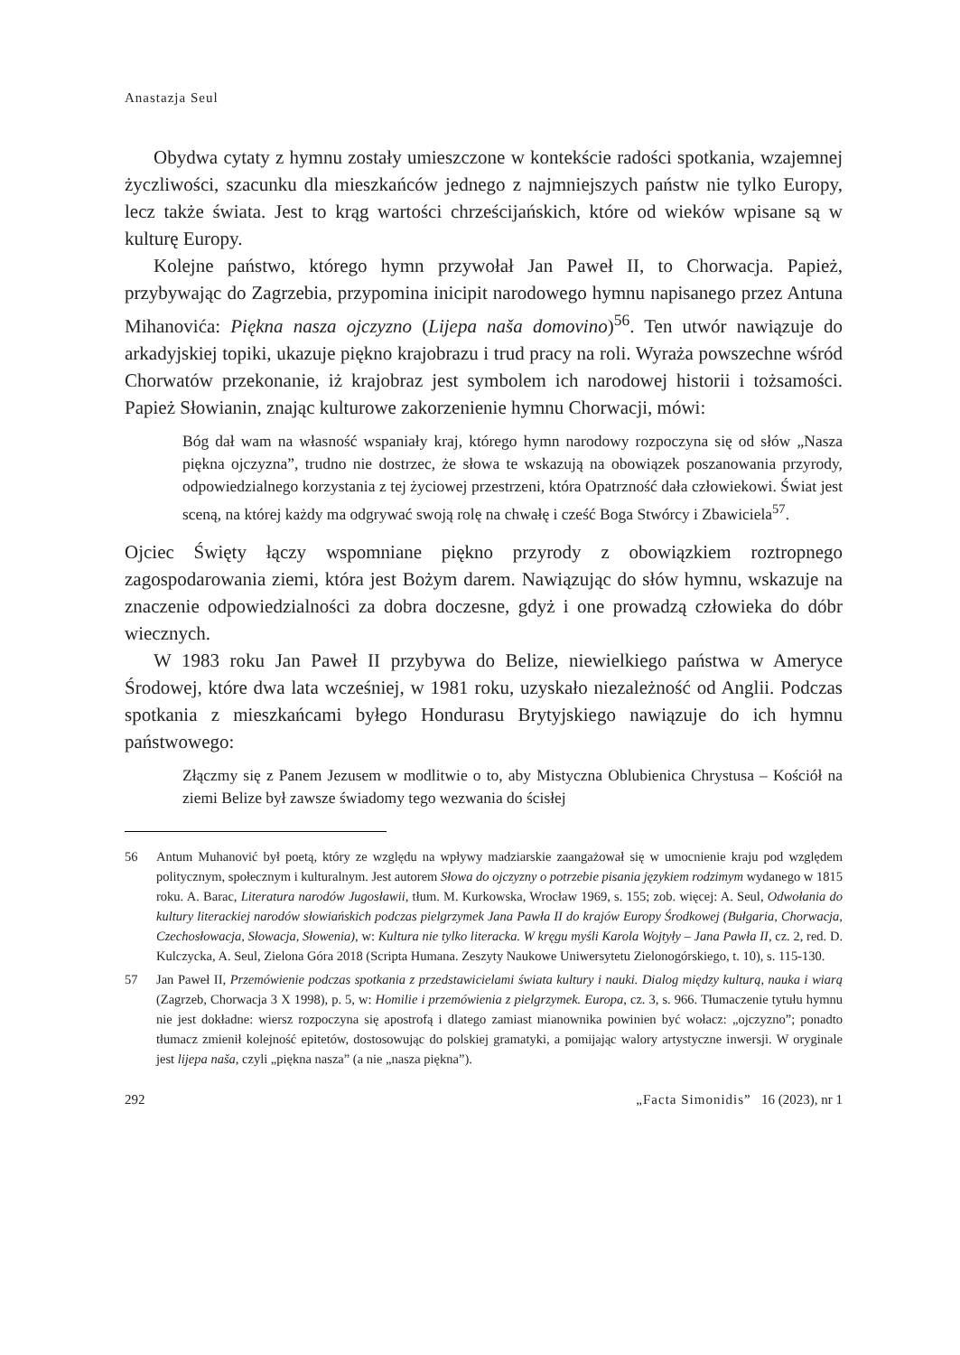Anastazja Seul
Obydwa cytaty z hymnu zostały umieszczone w kontekście radości spotkania, wzajemnej życzliwości, szacunku dla mieszkańców jednego z najmniejszych państw nie tylko Europy, lecz także świata. Jest to krąg wartości chrześcijańskich, które od wieków wpisane są w kulturę Europy.
Kolejne państwo, którego hymn przywołał Jan Paweł II, to Chorwacja. Papież, przybywając do Zagrzebia, przypomina inicipit narodowego hymnu napisanego przez Antuna Mihanovića: Piękna nasza ojczyzno (Lijepa naša domovino)<sup>56</sup>. Ten utwór nawiązuje do arkadyjskiej topiki, ukazuje piękno krajobrazu i trud pracy na roli. Wyraża powszechne wśród Chorwatów przekonanie, iż krajobraz jest symbolem ich narodowej historii i tożsamości. Papież Słowianin, znając kulturowe zakorzenienie hymnu Chorwacji, mówi:
Bóg dał wam na własność wspaniały kraj, którego hymn narodowy rozpoczyna się od słów „Nasza piękna ojczyzna”, trudno nie dostrzec, że słowa te wskazują na obowiązek poszanowania przyrody, odpowiedzialnego korzystania z tej życiowej przestrzeni, która Opatrzność dała człowiekowi. Świat jest sceną, na której każdy ma odgrywać swoją rolę na chwałę i cześć Boga Stwórcy i Zbawiciela<sup>57</sup>.
Ojciec Święty łączy wspomniane piękno przyrody z obowiązkiem roztropnego zagospodarowania ziemi, która jest Bożym darem. Nawiązując do słów hymnu, wskazuje na znaczenie odpowiedzialności za dobra doczesne, gdyż i one prowadzą człowieka do dóbr wiecznych.
W 1983 roku Jan Paweł II przybywa do Belize, niewielkiego państwa w Ameryce Środowej, które dwa lata wcześniej, w 1981 roku, uzyskało niezależność od Anglii. Podczas spotkania z mieszkańcami byłego Hondurasu Brytyjskiego nawiązuje do ich hymnu państwowego:
Złączmy się z Panem Jezusem w modlitwie o to, aby Mistyczna Oblubienica Chrystusa – Kościół na ziemi Belize był zawsze świadomy tego wezwania do ścisłej
56 Antum Muhanović był poetą, który ze względu na wpływy madziarskie zaangażował się w umocnienie kraju pod względem politycznym, społecznym i kulturalnym. Jest autorem Słowa do ojczyzny o potrzebie pisania językiem rodzimym wydanego w 1815 roku. A. Barac, Literatura narodów Jugosławii, tłum. M. Kurkowska, Wrocław 1969, s. 155; zob. więcej: A. Seul, Odwołania do kultury literackiej narodów słowiańskich podczas pielgrzymek Jana Pawła II do krajów Europy Środkowej (Bułgaria, Chorwacja, Czechosłowacja, Słowacja, Słowenia), w: Kultura nie tylko literacka. W kręgu myśli Karola Wojtyły – Jana Pawła II, cz. 2, red. D. Kulczycka, A. Seul, Zielona Góra 2018 (Scripta Humana. Zeszyty Naukowe Uniwersytetu Zielonogórskiego, t. 10), s. 115-130.
57 Jan Paweł II, Przemówienie podczas spotkania z przedstawicielami świata kultury i nauki. Dialog między kulturą, nauka i wiarą (Zagrzeb, Chorwacja 3 X 1998), p. 5, w: Homilie i przemówienia z pielgrzymek. Europa, cz. 3, s. 966. Tłumaczenie tytułu hymnu nie jest dokładne: wiersz rozpoczyna się apostrofą i dlatego zamiast mianownika powinien być wołacz: „ojczyzno”; ponadto tłumacz zmienił kolejność epitetów, dostosowując do polskiej gramatyki, a pomijając walory artystyczne inwersji. W oryginale jest lijepa naša, czyli „piękna nasza” (a nie „nasza piękna”).
292 „Facta Simonidis” 16 (2023), nr 1